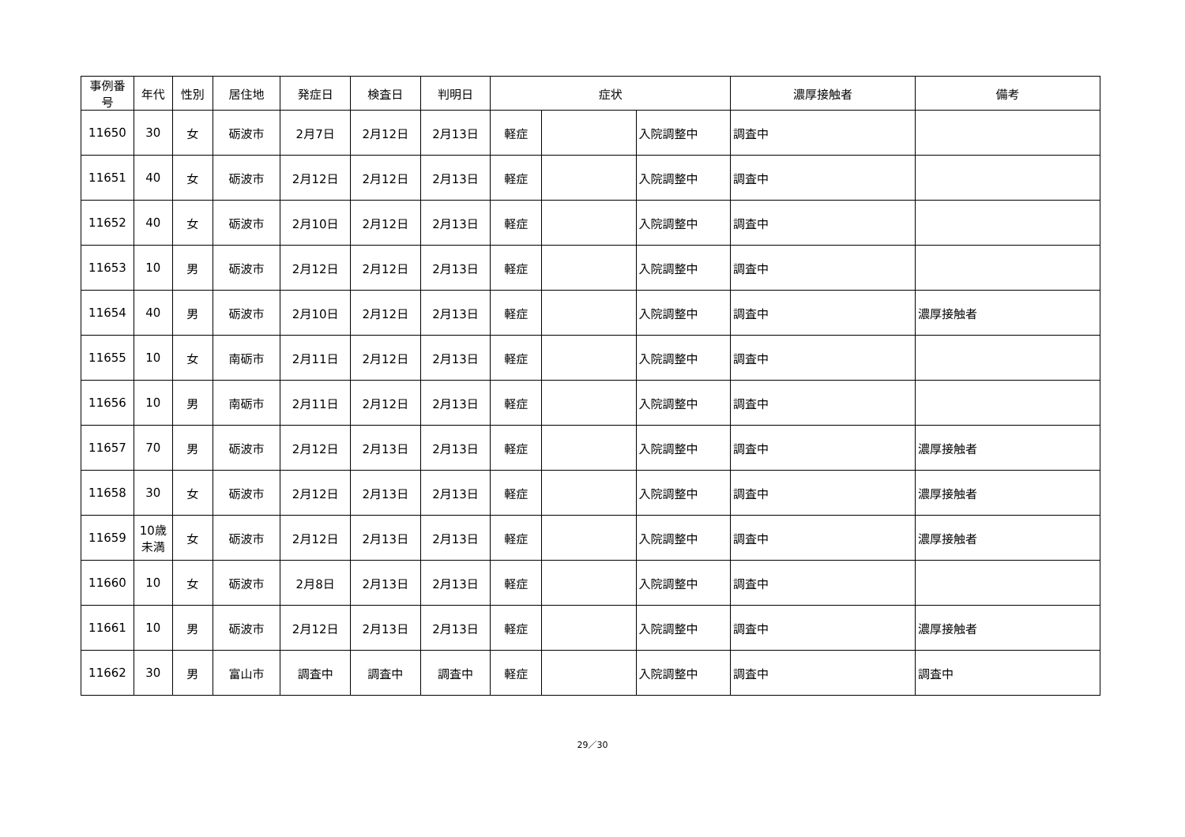| 事例番号 | 年代 | 性別 | 居住地 | 発症日 | 検査日 | 判明日 | 症状 | | | 濃厚接触者 | 備考 |
| --- | --- | --- | --- | --- | --- | --- | --- | --- | --- | --- | --- |
| 11650 | 30 | 女 | 砺波市 | 2月7日 | 2月12日 | 2月13日 | 軽症 | | 入院調整中 | 調査中 | |
| 11651 | 40 | 女 | 砺波市 | 2月12日 | 2月12日 | 2月13日 | 軽症 | | 入院調整中 | 調査中 | |
| 11652 | 40 | 女 | 砺波市 | 2月10日 | 2月12日 | 2月13日 | 軽症 | | 入院調整中 | 調査中 | |
| 11653 | 10 | 男 | 砺波市 | 2月12日 | 2月12日 | 2月13日 | 軽症 | | 入院調整中 | 調査中 | |
| 11654 | 40 | 男 | 砺波市 | 2月10日 | 2月12日 | 2月13日 | 軽症 | | 入院調整中 | 調査中 | 濃厚接触者 |
| 11655 | 10 | 女 | 南砺市 | 2月11日 | 2月12日 | 2月13日 | 軽症 | | 入院調整中 | 調査中 | |
| 11656 | 10 | 男 | 南砺市 | 2月11日 | 2月12日 | 2月13日 | 軽症 | | 入院調整中 | 調査中 | |
| 11657 | 70 | 男 | 砺波市 | 2月12日 | 2月13日 | 2月13日 | 軽症 | | 入院調整中 | 調査中 | 濃厚接触者 |
| 11658 | 30 | 女 | 砺波市 | 2月12日 | 2月13日 | 2月13日 | 軽症 | | 入院調整中 | 調査中 | 濃厚接触者 |
| 11659 | 10歳 未満 | 女 | 砺波市 | 2月12日 | 2月13日 | 2月13日 | 軽症 | | 入院調整中 | 調査中 | 濃厚接触者 |
| 11660 | 10 | 女 | 砺波市 | 2月8日 | 2月13日 | 2月13日 | 軽症 | | 入院調整中 | 調査中 | |
| 11661 | 10 | 男 | 砺波市 | 2月12日 | 2月13日 | 2月13日 | 軽症 | | 入院調整中 | 調査中 | 濃厚接触者 |
| 11662 | 30 | 男 | 富山市 | 調査中 | 調査中 | 調査中 | 軽症 | | 入院調整中 | 調査中 | 調査中 |
29／30